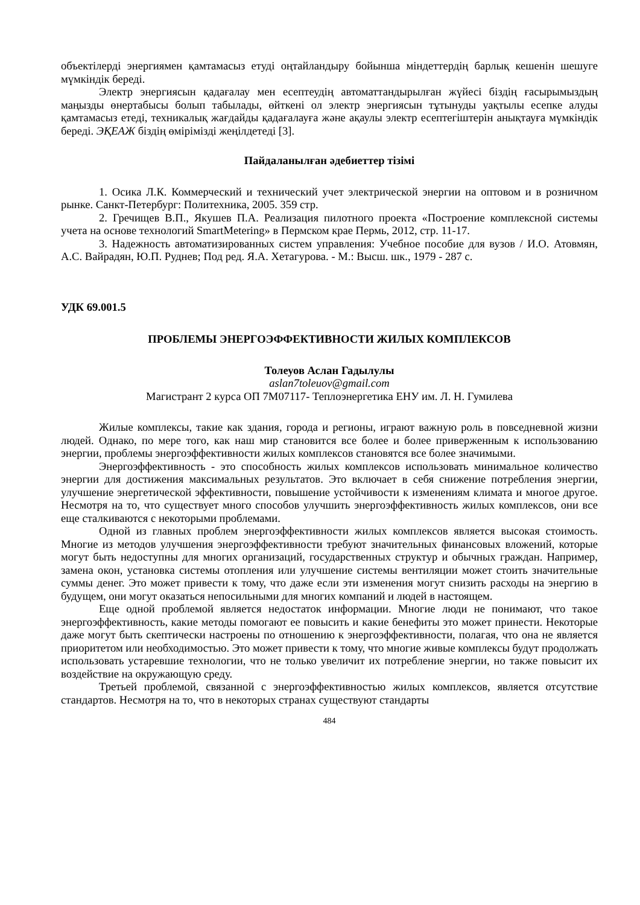объектілерді энергиямен қамтамасыз етуді оңтайландыру бойынша міндеттердің барлық кешенін шешуге мүмкіндік береді.
Электр энергиясын қадағалау мен есептеудің автоматтандырылған жүйесі біздің ғасырымыздың маңызды өнертабысы болып табылады, өйткені ол электр энергиясын тұтынуды уақтылы есепке алуды қамтамасыз етеді, техникалық жағдайды қадағалауға және ақаулы электр есептегіштерін анықтауға мүмкіндік береді. ЭҚЕАЖ біздің өмірімізді жеңілдетеді [3].
Пайдаланылған әдебиеттер тізімі
1. Осика Л.К. Коммерческий и технический учет электрической энергии на оптовом и в розничном рынке. Санкт-Петербург: Политехника, 2005. 359 стр.
2. Гречищев В.П., Якушев П.А. Реализация пилотного проекта «Построение комплексной системы учета на основе технологий SmartMetering» в Пермском крае Пермь, 2012, стр. 11-17.
3. Надежность автоматизированных систем управления: Учебное пособие для вузов / И.О. Атовмян, А.С. Вайрадян, Ю.П. Руднев; Под ред. Я.А. Хетагурова. - М.: Высш. шк., 1979 - 287 с.
УДК 69.001.5
ПРОБЛЕМЫ ЭНЕРГОЭФФЕКТИВНОСТИ ЖИЛЫХ КОМПЛЕКСОВ
Толеуов Аслан Гадылулы
aslan7toleuov@gmail.com
Магистрант 2 курса ОП 7М07117- Теплоэнергетика ЕНУ им. Л. Н. Гумилева
Жилые комплексы, такие как здания, города и регионы, играют важную роль в повседневной жизни людей. Однако, по мере того, как наш мир становится все более и более приверженным к использованию энергии, проблемы энергоэффективности жилых комплексов становятся все более значимыми.
Энергоэффективность - это способность жилых комплексов использовать минимальное количество энергии для достижения максимальных результатов. Это включает в себя снижение потребления энергии, улучшение энергетической эффективности, повышение устойчивости к изменениям климата и многое другое. Несмотря на то, что существует много способов улучшить энергоэффективность жилых комплексов, они все еще сталкиваются с некоторыми проблемами.
Одной из главных проблем энергоэффективности жилых комплексов является высокая стоимость. Многие из методов улучшения энергоэффективности требуют значительных финансовых вложений, которые могут быть недоступны для многих организаций, государственных структур и обычных граждан. Например, замена окон, установка системы отопления или улучшение системы вентиляции может стоить значительные суммы денег. Это может привести к тому, что даже если эти изменения могут снизить расходы на энергию в будущем, они могут оказаться непосильными для многих компаний и людей в настоящем.
Еще одной проблемой является недостаток информации. Многие люди не понимают, что такое энергоэффективность, какие методы помогают ее повысить и какие бенефиты это может принести. Некоторые даже могут быть скептически настроены по отношению к энергоэффективности, полагая, что она не является приоритетом или необходимостью. Это может привести к тому, что многие живые комплексы будут продолжать использовать устаревшие технологии, что не только увеличит их потребление энергии, но также повысит их воздействие на окружающую среду.
Третьей проблемой, связанной с энергоэффективностью жилых комплексов, является отсутствие стандартов. Несмотря на то, что в некоторых странах существуют стандарты
484